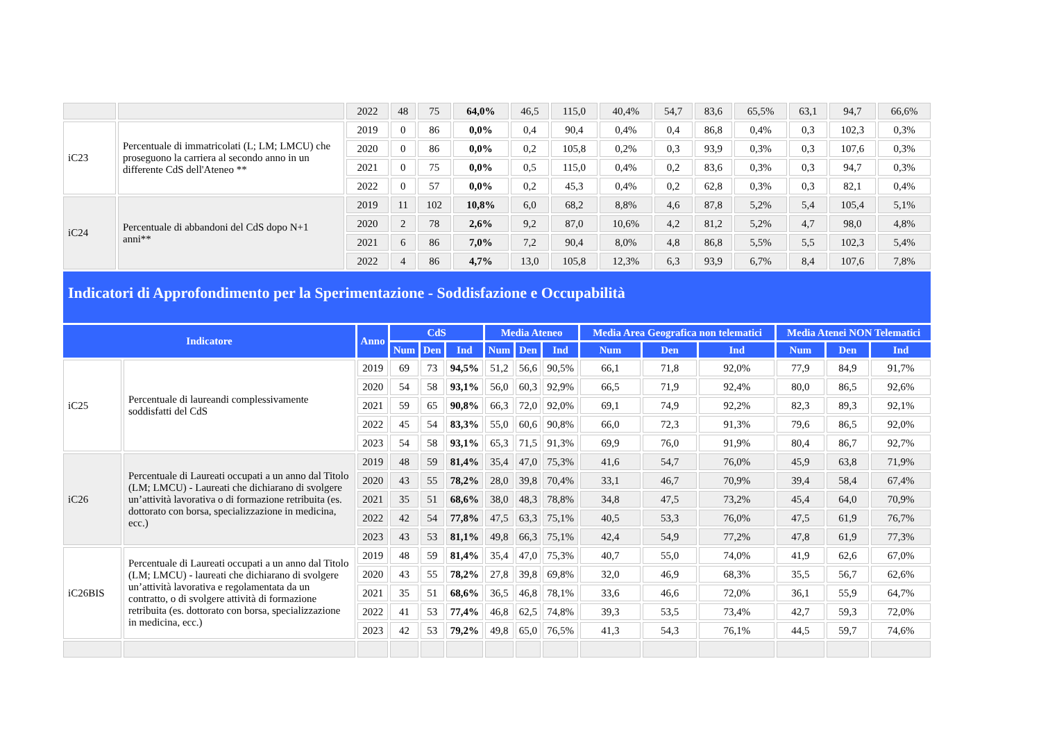| | | 2022 | 48 | 75 | 64,0% | 46,5 | 115,0 | 40,4% | 54,7 | 83,6 | 65,5% | 63,1 | 94,7 | 66,6% |
| iC23 | Percentuale di immatricolati (L; LM; LMCU) che proseguono la carriera al secondo anno in un differente CdS dell'Ateneo ** | 2019 | 0 | 86 | 0,0% | 0,4 | 90,4 | 0,4% | 0,4 | 86,8 | 0,4% | 0,3 | 102,3 | 0,3% |
| | | 2020 | 0 | 86 | 0,0% | 0,2 | 105,8 | 0,2% | 0,3 | 93,9 | 0,3% | 0,3 | 107,6 | 0,3% |
| | | 2021 | 0 | 75 | 0,0% | 0,5 | 115,0 | 0,4% | 0,2 | 83,6 | 0,3% | 0,3 | 94,7 | 0,3% |
| | | 2022 | 0 | 57 | 0,0% | 0,2 | 45,3 | 0,4% | 0,2 | 62,8 | 0,3% | 0,3 | 82,1 | 0,4% |
| iC24 | Percentuale di abbandoni del CdS dopo N+1 anni** | 2019 | 11 | 102 | 10,8% | 6,0 | 68,2 | 8,8% | 4,6 | 87,8 | 5,2% | 5,4 | 105,4 | 5,1% |
| | | 2020 | 2 | 78 | 2,6% | 9,2 | 87,0 | 10,6% | 4,2 | 81,2 | 5,2% | 4,7 | 98,0 | 4,8% |
| | | 2021 | 6 | 86 | 7,0% | 7,2 | 90,4 | 8,0% | 4,8 | 86,8 | 5,5% | 5,5 | 102,3 | 5,4% |
| | | 2022 | 4 | 86 | 4,7% | 13,0 | 105,8 | 12,3% | 6,3 | 93,9 | 6,7% | 8,4 | 107,6 | 7,8% |
Indicatori di Approfondimento per la Sperimentazione - Soddisfazione e Occupabilità
| Indicatore | | Anno | CdS | | | Media Ateneo | | | Media Area Geografica non telematici | | | Media Atenei NON Telematici | | |
| --- | --- | --- | --- | --- | --- | --- | --- | --- | --- | --- | --- | --- | --- | --- |
| | | | Num | Den | Ind | Num | Den | Ind | Num | Den | Ind | Num | Den | Ind |
| iC25 | Percentuale di laureandi complessivamente soddisfatti del CdS | 2019 | 69 | 73 | 94,5% | 51,2 | 56,6 | 90,5% | 66,1 | 71,8 | 92,0% | 77,9 | 84,9 | 91,7% |
| | | 2020 | 54 | 58 | 93,1% | 56,0 | 60,3 | 92,9% | 66,5 | 71,9 | 92,4% | 80,0 | 86,5 | 92,6% |
| | | 2021 | 59 | 65 | 90,8% | 66,3 | 72,0 | 92,0% | 69,1 | 74,9 | 92,2% | 82,3 | 89,3 | 92,1% |
| | | 2022 | 45 | 54 | 83,3% | 55,0 | 60,6 | 90,8% | 66,0 | 72,3 | 91,3% | 79,6 | 86,5 | 92,0% |
| | | 2023 | 54 | 58 | 93,1% | 65,3 | 71,5 | 91,3% | 69,9 | 76,0 | 91,9% | 80,4 | 86,7 | 92,7% |
| iC26 | Percentuale di Laureati occupati a un anno dal Titolo (LM; LMCU) - Laureati che dichiarano di svolgere un’attività lavorativa o di formazione retribuita (es. dottorato con borsa, specializzazione in medicina, ecc.) | 2019 | 48 | 59 | 81,4% | 35,4 | 47,0 | 75,3% | 41,6 | 54,7 | 76,0% | 45,9 | 63,8 | 71,9% |
| | | 2020 | 43 | 55 | 78,2% | 28,0 | 39,8 | 70,4% | 33,1 | 46,7 | 70,9% | 39,4 | 58,4 | 67,4% |
| | | 2021 | 35 | 51 | 68,6% | 38,0 | 48,3 | 78,8% | 34,8 | 47,5 | 73,2% | 45,4 | 64,0 | 70,9% |
| | | 2022 | 42 | 54 | 77,8% | 47,5 | 63,3 | 75,1% | 40,5 | 53,3 | 76,0% | 47,5 | 61,9 | 76,7% |
| | | 2023 | 43 | 53 | 81,1% | 49,8 | 66,3 | 75,1% | 42,4 | 54,9 | 77,2% | 47,8 | 61,9 | 77,3% |
| iC26BIS | Percentuale di Laureati occupati a un anno dal Titolo (LM; LMCU) - laureati che dichiarano di svolgere un’attività lavorativa e regolamentata da un contratto, o di svolgere attività di formazione retribuita (es. dottorato con borsa, specializzazione in medicina, ecc.) | 2019 | 48 | 59 | 81,4% | 35,4 | 47,0 | 75,3% | 40,7 | 55,0 | 74,0% | 41,9 | 62,6 | 67,0% |
| | | 2020 | 43 | 55 | 78,2% | 27,8 | 39,8 | 69,8% | 32,0 | 46,9 | 68,3% | 35,5 | 56,7 | 62,6% |
| | | 2021 | 35 | 51 | 68,6% | 36,5 | 46,8 | 78,1% | 33,6 | 46,6 | 72,0% | 36,1 | 55,9 | 64,7% |
| | | 2022 | 41 | 53 | 77,4% | 46,8 | 62,5 | 74,8% | 39,3 | 53,5 | 73,4% | 42,7 | 59,3 | 72,0% |
| | | 2023 | 42 | 53 | 79,2% | 49,8 | 65,0 | 76,5% | 41,3 | 54,3 | 76,1% | 44,5 | 59,7 | 74,6% |